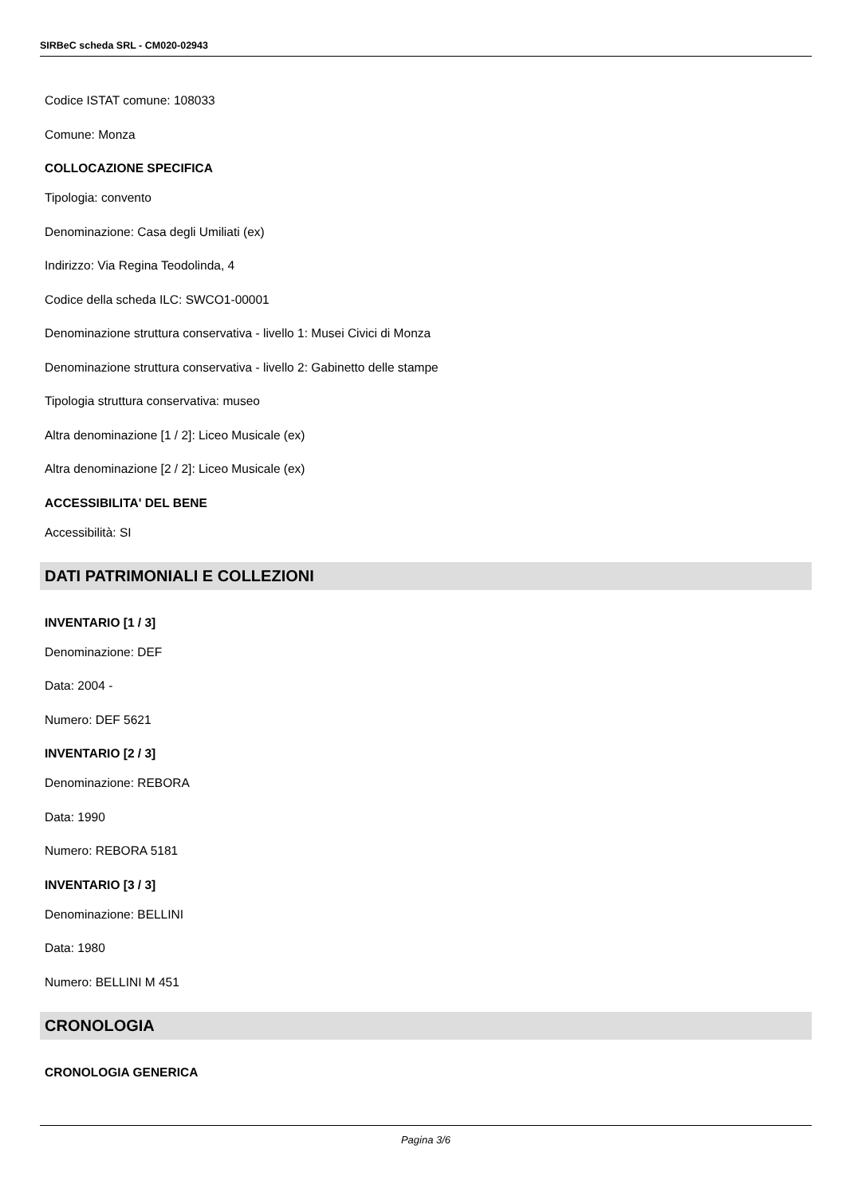SIRBeC scheda SRL - CM020-02943
Codice ISTAT comune: 108033
Comune: Monza
COLLOCAZIONE SPECIFICA
Tipologia: convento
Denominazione: Casa degli Umiliati (ex)
Indirizzo: Via Regina Teodolinda, 4
Codice della scheda ILC: SWCO1-00001
Denominazione struttura conservativa - livello 1: Musei Civici di Monza
Denominazione struttura conservativa - livello 2: Gabinetto delle stampe
Tipologia struttura conservativa: museo
Altra denominazione [1 / 2]: Liceo Musicale (ex)
Altra denominazione [2 / 2]: Liceo Musicale (ex)
ACCESSIBILITA' DEL BENE
Accessibilità: SI
DATI PATRIMONIALI E COLLEZIONI
INVENTARIO [1 / 3]
Denominazione: DEF
Data: 2004 -
Numero: DEF 5621
INVENTARIO [2 / 3]
Denominazione: REBORA
Data: 1990
Numero: REBORA 5181
INVENTARIO [3 / 3]
Denominazione: BELLINI
Data: 1980
Numero: BELLINI M 451
CRONOLOGIA
CRONOLOGIA GENERICA
Pagina 3/6